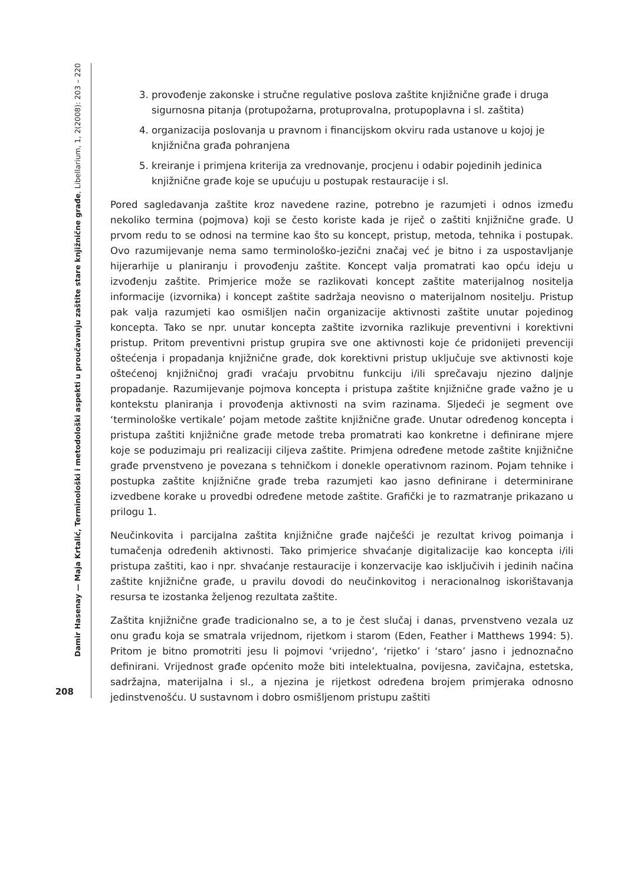Damir Hasenay — Maja Krtalić, Terminološki i metodološki aspekti u proučavanju zaštite stare knjižnične građe, Libellarium, 1, 2(2008): 203 – 220
208
3. provođenje zakonske i stručne regulative poslova zaštite knjižnične građe i druga sigurnosna pitanja (protupožarna, protuprovalna, protupoplavna i sl. zaštita)
4. organizacija poslovanja u pravnom i financijskom okviru rada ustanove u kojoj je knjižnična građa pohranjena
5. kreiranje i primjena kriterija za vrednovanje, procjenu i odabir pojedinih jedinica knjižnične građe koje se upućuju u postupak restauracije i sl.
Pored sagledavanja zaštite kroz navedene razine, potrebno je razumjeti i odnos između nekoliko termina (pojmova) koji se često koriste kada je riječ o zaštiti knjižnične građe. U prvom redu to se odnosi na termine kao što su koncept, pristup, metoda, tehnika i postupak. Ovo razumijevanje nema samo terminološko-jezični značaj već je bitno i za uspostavljanje hijerarhije u planiranju i provođenju zaštite. Koncept valja promatrati kao opću ideju u izvođenju zaštite. Primjerice može se razlikovati koncept zaštite materijalnog nositelja informacije (izvornika) i koncept zaštite sadržaja neovisno o materijalnom nositelju. Pristup pak valja razumjeti kao osmišljen način organizacije aktivnosti zaštite unutar pojedinog koncepta. Tako se npr. unutar koncepta zaštite izvornika razlikuje preventivni i korektivni pristup. Pritom preventivni pristup grupira sve one aktivnosti koje će pridonijeti prevenciji oštećenja i propadanja knjižnične građe, dok korektivni pristup uključuje sve aktivnosti koje oštećenoj knjižničnoj građi vraćaju prvobitnu funkciju i/ili sprečavaju njezino daljnje propadanje. Razumijevanje pojmova koncepta i pristupa zaštite knjižnične građe važno je u kontekstu planiranja i provođenja aktivnosti na svim razinama. Sljedeći je segment ove ‘terminološke vertikale’ pojam metode zaštite knjižnične građe. Unutar određenog koncepta i pristupa zaštiti knjižnične građe metode treba promatrati kao konkretne i definirane mjere koje se poduzimaju pri realizaciji ciljeva zaštite. Primjena određene metode zaštite knjižnične građe prvenstveno je povezana s tehničkom i donekle operativnom razinom. Pojam tehnike i postupka zaštite knjižnične građe treba razumjeti kao jasno definirane i determinirane izvedbene korake u provedbi određene metode zaštite. Grafički je to razmatranje prikazano u prilogu 1.
Neučinkovita i parcijalna zaštita knjižnične građe najčešći je rezultat krivog poimanja i tumačenja određenih aktivnosti. Tako primjerice shvaćanje digitalizacije kao koncepta i/ili pristupa zaštiti, kao i npr. shvaćanje restauracije i konzervacije kao isključivih i jedinih načina zaštite knjižnične građe, u pravilu dovodi do neučinkovitog i neracionalnog iskorištavanja resursa te izostanka željenog rezultata zaštite.
Zaštita knjižnične građe tradicionalno se, a to je čest slučaj i danas, prvenstveno vezala uz onu građu koja se smatrala vrijednom, rijetkom i starom (Eden, Feather i Matthews 1994: 5). Pritom je bitno promotriti jesu li pojmovi ‘vrijedno’, ‘rijetko’ i ‘staro’ jasno i jednoznačno definirani. Vrijednost građe općenito može biti intelektualna, povijesna, zavičajna, estetska, sadržajna, materijalna i sl., a njezina je rijetkost određena brojem primjeraka odnosno jedinstvenošću. U sustavnom i dobro osmišljenom pristupu zaštiti